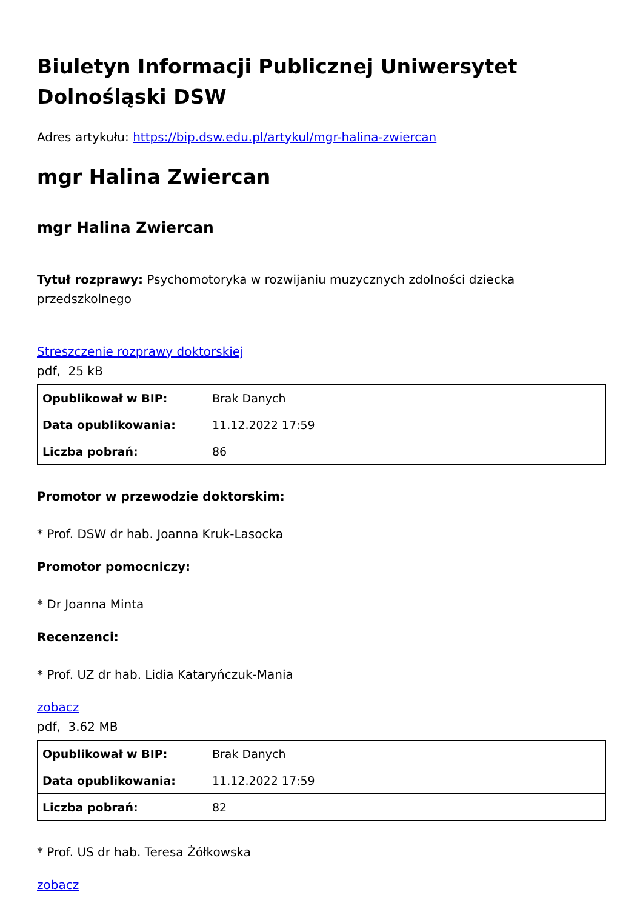Biuletyn Informacji Publicznej Uniwersytet Dolnośląski DSW
Adres artykułu: https://bip.dsw.edu.pl/artykul/mgr-halina-zwiercan
mgr Halina Zwiercan
mgr Halina Zwiercan
Tytuł rozprawy: Psychomotoryka w rozwijaniu muzycznych zdolności dziecka przedszkolnego
Streszczenie rozprawy doktorskiej
pdf, 25 kB
| Opublikował w BIP: | Brak Danych |
| Data opublikowania: | 11.12.2022 17:59 |
| Liczba pobrań: | 86 |
Promotor w przewodzie doktorskim:
* Prof. DSW dr hab. Joanna Kruk-Lasocka
Promotor pomocniczy:
* Dr Joanna Minta
Recenzenci:
* Prof. UZ dr hab. Lidia Kataryńczuk-Mania
zobacz
pdf, 3.62 MB
| Opublikował w BIP: | Brak Danych |
| Data opublikowania: | 11.12.2022 17:59 |
| Liczba pobrań: | 82 |
* Prof. US dr hab. Teresa Żółkowska
zobacz